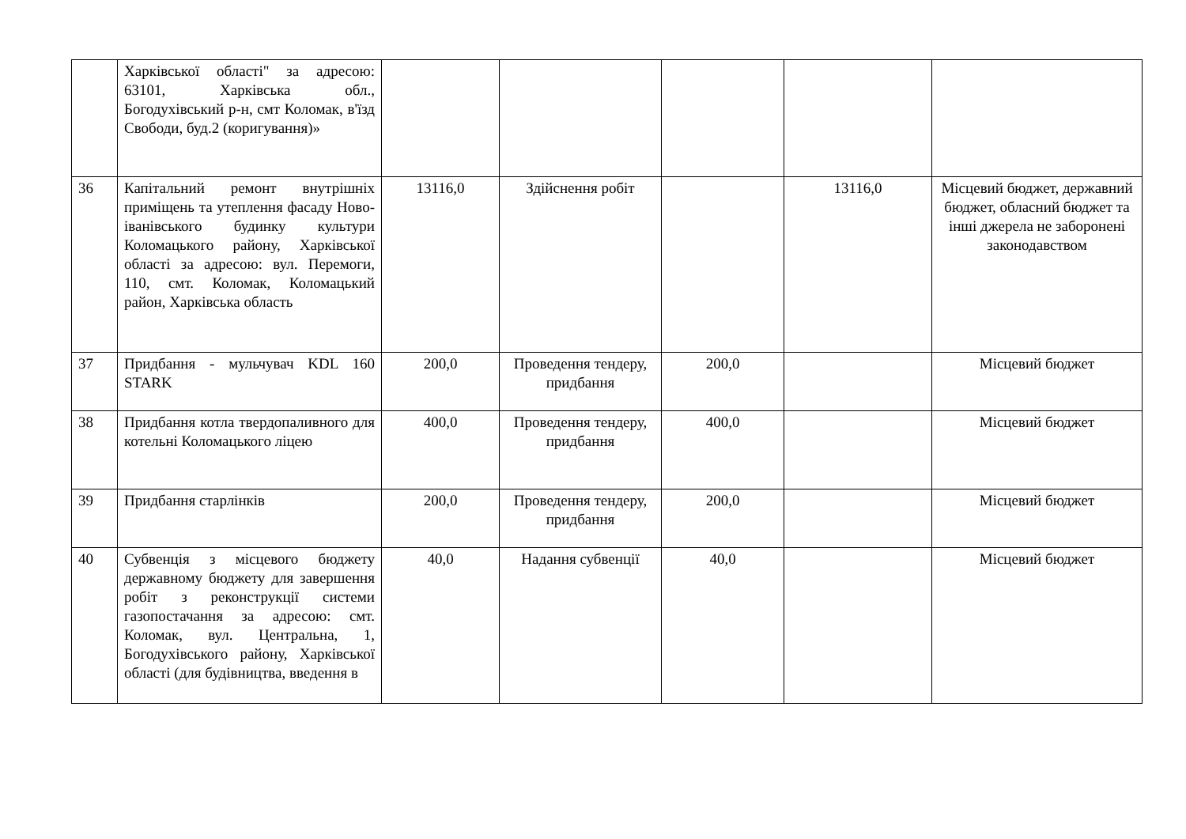| | Харківської області" за адресою: 63101, Харківська обл., Богодухівський р-н, смт Коломак, в'їзд Свободи, буд.2 (коригування)» | | | | | |
| 36 | Капітальний ремонт внутрішніх приміщень та утеплення фасаду Ново-іванівського будинку культури Коломацького району, Харківської області за адресою: вул. Перемоги, 110, смт. Коломак, Коломацький район, Харківська область | 13116,0 | Здійснення робіт | | 13116,0 | Місцевий бюджет, державний бюджет, обласний бюджет та інші джерела не заборонені законодавством |
| 37 | Придбання - мульчувач KDL 160 STARK | 200,0 | Проведення тендеру, придбання | 200,0 | | Місцевий бюджет |
| 38 | Придбання котла твердопаливного для котельні Коломацького ліцею | 400,0 | Проведення тендеру, придбання | 400,0 | | Місцевий бюджет |
| 39 | Придбання старлінків | 200,0 | Проведення тендеру, придбання | 200,0 | | Місцевий бюджет |
| 40 | Субвенція з місцевого бюджету державному бюджету для завершення робіт з реконструкції системи газопостачання за адресою: смт. Коломак, вул. Центральна, 1, Богодухівського району, Харківської області (для будівництва, введення в | 40,0 | Надання субвенції | 40,0 | | Місцевий бюджет |